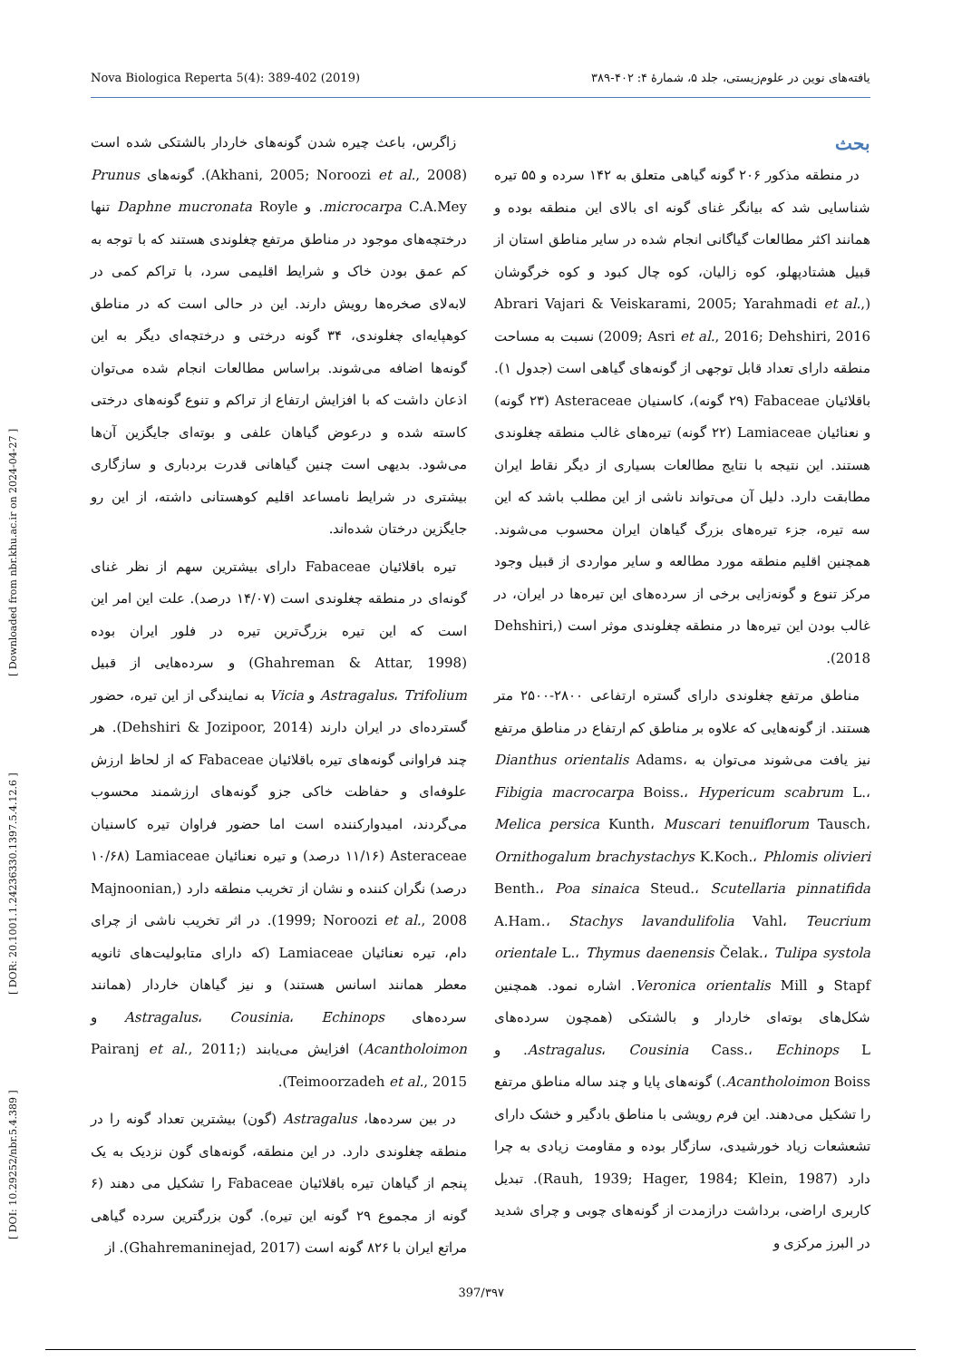Nova Biologica Reperta 5(4): 389-402 (2019) یافته‌های نوین در علوم‌زیستی، جلد ۵، شمارهٔ ۴: ۴۰۲-۳۸۹
[ DOI: 10.29252/nbr.5.4.389 ] [ DOR: 20.1001.1.24236330.1397.5.4.12.6 ] [ Downloaded from nbr.khu.ac.ir on 2024-04-27 ]
بحث
در منطقه مذکور ۲۰۶ گونه گیاهی متعلق به ۱۴۲ سرده و ۵۵ تیره شناسایی شد که بیانگر غنای گونه ای بالای این منطقه بوده و همانند اکثر مطالعات گیاگانی انجام شده در سایر مناطق استان از قبیل هشتادپهلو، کوه زالیان، کوه چال کبود و کوه خرگوشان (Abrari Vajari & Veiskarami, 2005; Yarahmadi et al., 2009; Asri et al., 2016; Dehshiri, 2016) نسبت به مساحت منطقه دارای تعداد قابل توجهی از گونه‌های گیاهی است (جدول ۱). باقلائیان Fabaceae (۲۹ گونه)، کاسنیان Asteraceae (۲۳ گونه) و نعنائیان Lamiaceae (۲۲ گونه) تیره‌های غالب منطقه چغلوندی هستند. این نتیجه با نتایج مطالعات بسیاری از دیگر نقاط ایران مطابقت دارد. دلیل آن می‌تواند ناشی از این مطلب باشد که این سه تیره، جزء تیره‌های بزرگ گیاهان ایران محسوب می‌شوند. همچنین اقلیم منطقه مورد مطالعه و سایر مواردی از قبیل وجود مرکز تنوع و گونه‌زایی برخی از سرده‌های این تیره‌ها در ایران، در غالب بودن این تیره‌ها در منطقه چغلوندی موثر است (Dehshiri, 2018).
مناطق مرتفع چغلوندی دارای گستره ارتفاعی ۲۸۰۰-۲۵۰۰ متر هستند. از گونه‌هایی که علاوه بر مناطق کم ارتفاع در مناطق مرتفع نیز یافت می‌شوند می‌توان به Dianthus orientalis Adams، Fibigia macrocarpa Boiss.، Hypericum scabrum L.، Melica persica Kunth، Muscari tenuiflorum Tausch، Ornithogalum brachystachys K.Koch.، Phlomis olivieri Benth.، Poa sinaica Steud.، Scutellaria pinnatifida A.Ham.، Stachys lavandulifolia Vahl، Teucrium orientale L.، Thymus daenensis Čelak.، Tulipa systola Stapf و Veronica orientalis Mill. اشاره نمود. همچنین شکل‌های بوته‌ای خاردار و بالشتکی (همچون سرده‌های Astragalus، Cousinia Cass.، Echinops L. و Acantholoimon Boiss.) گونه‌های پایا و چند ساله مناطق مرتفع را تشکیل می‌دهند. این فرم رویشی با مناطق بادگیر و خشک دارای تشعشعات زیاد خورشیدی، سازگار بوده و مقاومت زیادی به چرا دارد (Rauh, 1939; Hager, 1984; Klein, 1987). تبدیل کاربری اراضی، برداشت درازمدت از گونه‌های چوبی و چرای شدید در البرز مرکزی و
زاگرس، باعث چیره شدن گونه‌های خاردار بالشتکی شده است (Akhani, 2005; Noroozi et al., 2008). گونه‌های Prunus microcarpa C.A.Mey. و Daphne mucronata Royle تنها درختچه‌های موجود در مناطق مرتفع چغلوندی هستند که با توجه به کم عمق بودن خاک و شرایط اقلیمی سرد، با تراکم کمی در لابه‌لای صخره‌ها رویش دارند. این در حالی است که در مناطق کوهپایه‌ای چغلوندی، ۳۴ گونه درختی و درختچه‌ای دیگر به این گونه‌ها اضافه می‌شوند. براساس مطالعات انجام شده می‌توان اذعان داشت که با افزایش ارتفاع از تراکم و تنوع گونه‌های درختی کاسته شده و درعوض گیاهان علفی و بوته‌ای جایگزین آن‌ها می‌شود. بدیهی است چنین گیاهانی قدرت بردباری و سازگاری بیشتری در شرایط نامساعد اقلیم کوهستانی داشته، از این رو جایگزین درختان شده‌اند.
تیره باقلائیان Fabaceae دارای بیشترین سهم از نظر غنای گونه‌ای در منطقه چغلوندی است (۱۴/۰۷ درصد). علت این امر این است که این تیره بزرگ‌ترین تیره در فلور ایران بوده (Ghahreman & Attar, 1998) و سرده‌هایی از قبیل Astragalus، Trifolium و Vicia به نمایندگی از این تیره، حضور گسترده‌ای در ایران دارند (Dehshiri & Jozipoor, 2014). هر چند فراوانی گونه‌های تیره باقلائیان Fabaceae که از لحاظ ارزش علوفه‌ای و حفاظت خاکی جزو گونه‌های ارزشمند محسوب می‌گردند، امیدوارکننده است اما حضور فراوان تیره کاسنیان Asteraceae (۱۱/۱۶ درصد) و تیره نعنائیان Lamiaceae (۱۰/۶۸ درصد) نگران کننده و نشان از تخریب منطقه دارد (Majnoonian, 1999; Noroozi et al., 2008). در اثر تخریب ناشی از چرای دام، تیره نعنائیان Lamiaceae (که دارای متابولیت‌های ثانویه معطر همانند اسانس هستند) و نیز گیاهان خاردار (همانند سرده‌های Astragalus، Cousinia، Echinops و Acantholoimon) افزایش می‌یابند (Pairanj et al., 2011; Teimoorzadeh et al., 2015).
در بین سرده‌ها، Astragalus (گون) بیشترین تعداد گونه را در منطقه چغلوندی دارد. در این منطقه، گونه‌های گون نزدیک به یک پنجم از گیاهان تیره باقلائیان Fabaceae را تشکیل می دهند (۶ گونه از مجموع ۲۹ گونه این تیره). گون بزرگترین سرده گیاهی مراتع ایران با ۸۲۶ گونه است (Ghahremaninejad, 2017). از
397/۳۹۷